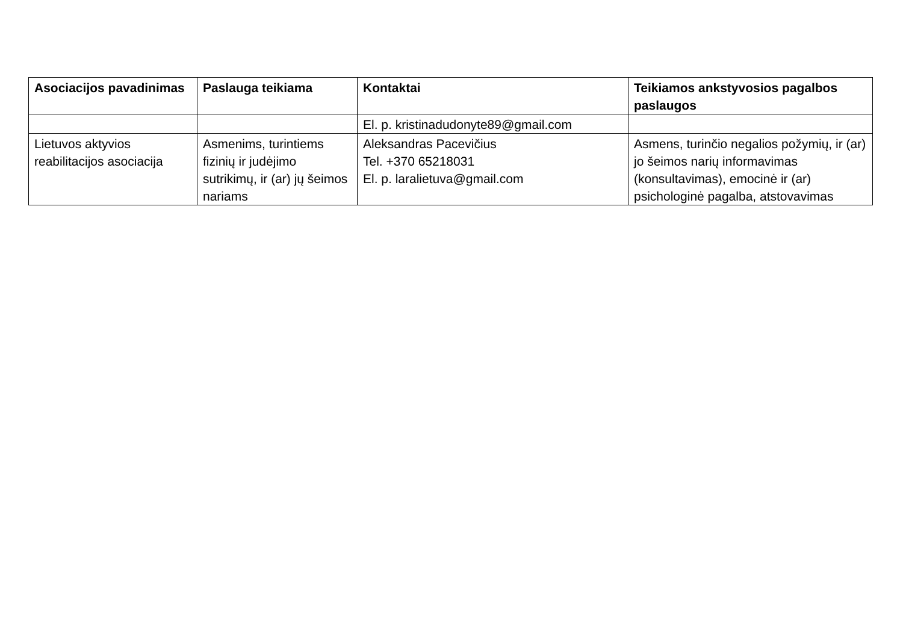| Asociacijos pavadinimas | Paslauga teikiama | Kontaktai | Teikiamos ankstyvosios pagalbos paslaugos |
| --- | --- | --- | --- |
| | | El. p. kristinadudonyte89@gmail.com | |
| Lietuvos aktyvios reabilitacijos asociacija | Asmenims, turintiems fizinių ir judėjimo sutrikimų, ir (ar) jų šeimos nariams | Aleksandras Pacevičius Tel. +370 65218031 El. p. laralietuva@gmail.com | Asmens, turinčio negalios požymių, ir (ar) jo šeimos narių informavimas (konsultavimas), emocinė ir (ar) psichologinė pagalba, atstovavimas |